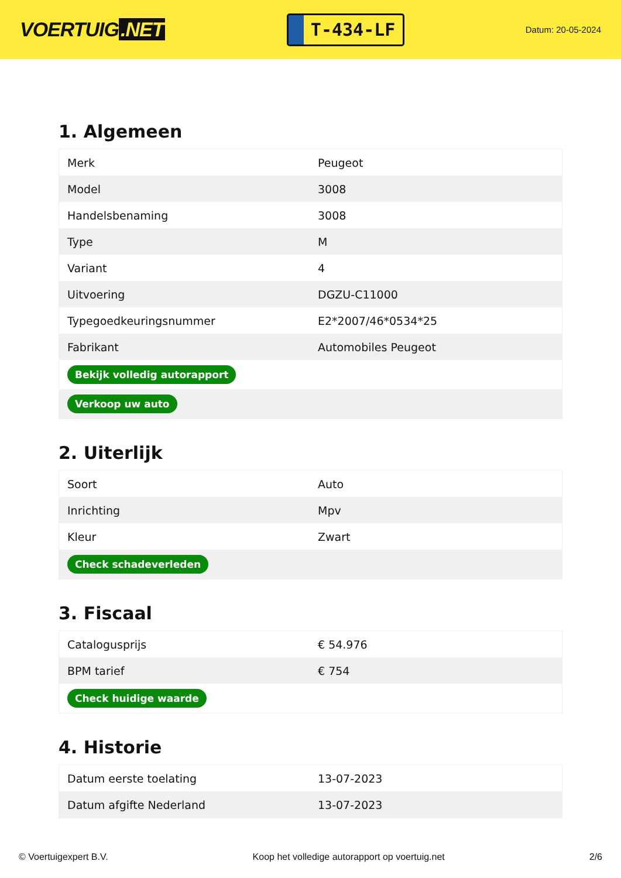VOERTUIG.NET
T-434-LF
Datum: 20-05-2024
1. Algemeen
| Merk | Peugeot |
| Model | 3008 |
| Handelsbenaming | 3008 |
| Type | M |
| Variant | 4 |
| Uitvoering | DGZU-C11000 |
| Typegoedkeuringsnummer | E2*2007/46*0534*25 |
| Fabrikant | Automobiles Peugeot |
| Bekijk volledig autorapport | |
| Verkoop uw auto | |
2. Uiterlijk
| Soort | Auto |
| Inrichting | Mpv |
| Kleur | Zwart |
| Check schadeverleden | |
3. Fiscaal
| Catalogusprijs | € 54.976 |
| BPM tarief | € 754 |
| Check huidige waarde | |
4. Historie
| Datum eerste toelating | 13-07-2023 |
| Datum afgifte Nederland | 13-07-2023 |
© Voertuigexpert B.V. Koop het volledige autorapport op voertuig.net 2/6